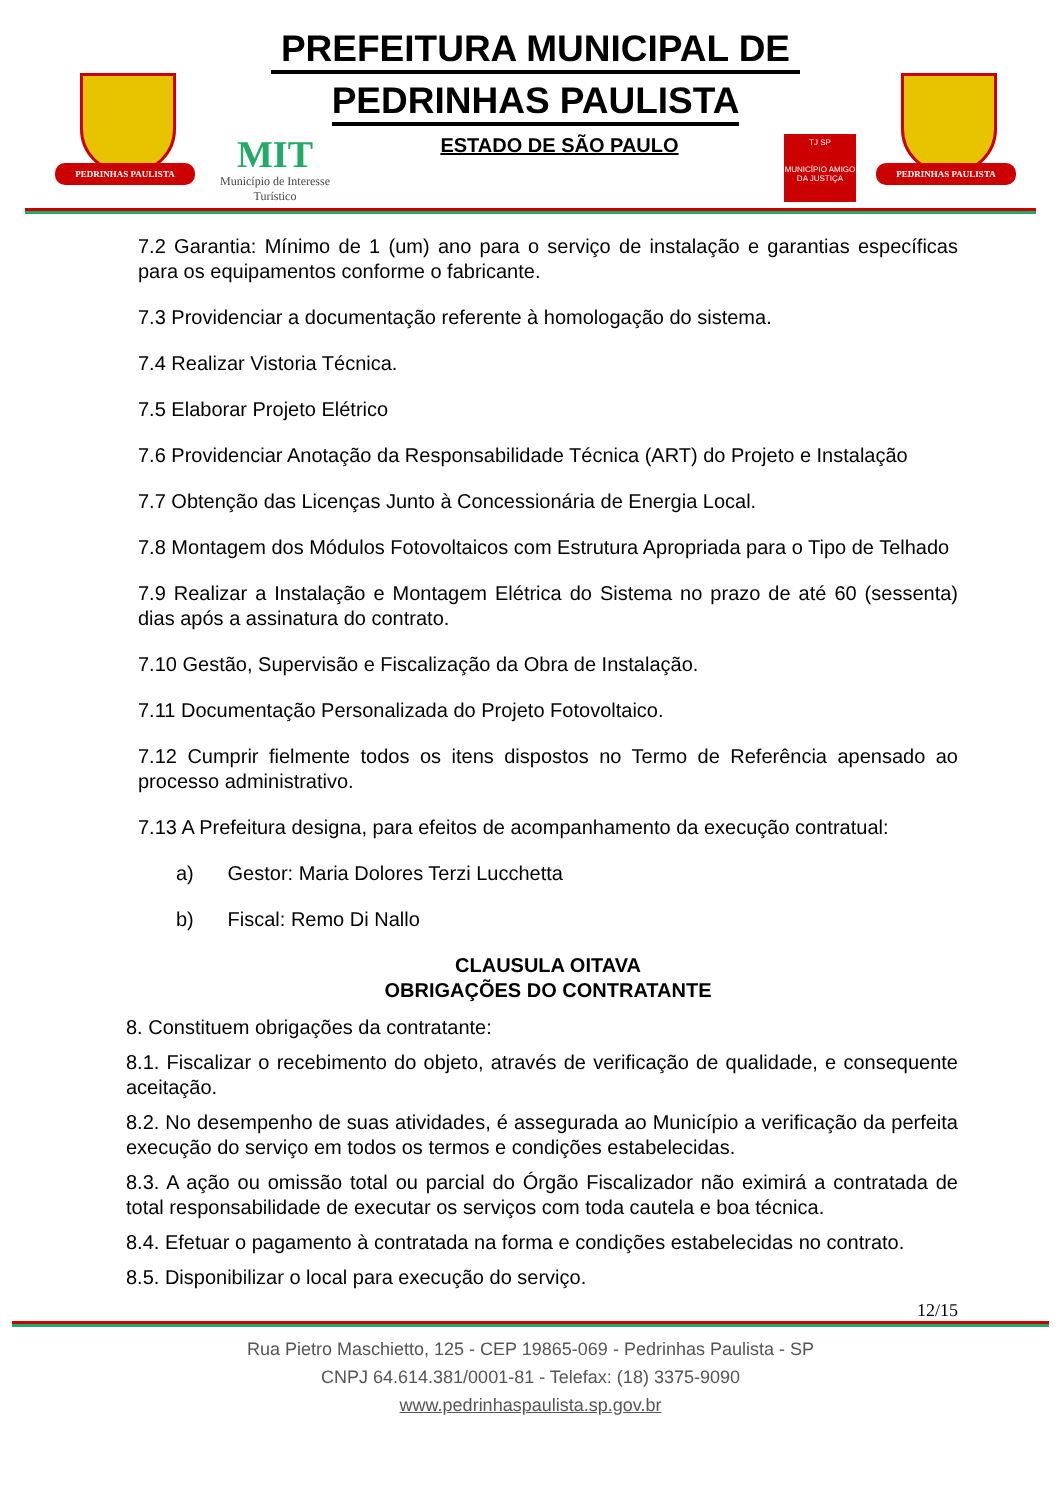PEDRINHAS PAULISTA
PREFEITURA MUNICIPAL DE
PEDRINHAS PAULISTA
MIT
Município de Interesse Turístico
ESTADO DE SÃO PAULO
TJ SP
MUNICÍPIO AMIGO DA JUSTIÇA
PEDRINHAS PAULISTA
7.2 Garantia: Mínimo de 1 (um) ano para o serviço de instalação e garantias específicas para os equipamentos conforme o fabricante.
7.3 Providenciar a documentação referente à homologação do sistema.
7.4 Realizar Vistoria Técnica.
7.5 Elaborar Projeto Elétrico
7.6 Providenciar Anotação da Responsabilidade Técnica (ART) do Projeto e Instalação
7.7 Obtenção das Licenças Junto à Concessionária de Energia Local.
7.8 Montagem dos Módulos Fotovoltaicos com Estrutura Apropriada para o Tipo de Telhado
7.9 Realizar a Instalação e Montagem Elétrica do Sistema no prazo de até 60 (sessenta) dias após a assinatura do contrato.
7.10 Gestão, Supervisão e Fiscalização da Obra de Instalação.
7.11 Documentação Personalizada do Projeto Fotovoltaico.
7.12 Cumprir fielmente todos os itens dispostos no Termo de Referência apensado ao processo administrativo.
7.13 A Prefeitura designa, para efeitos de acompanhamento da execução contratual:
a) Gestor: Maria Dolores Terzi Lucchetta
b) Fiscal: Remo Di Nallo
CLAUSULA OITAVA
OBRIGAÇÕES DO CONTRATANTE
8. Constituem obrigações da contratante:
8.1. Fiscalizar o recebimento do objeto, através de verificação de qualidade, e consequente aceitação.
8.2. No desempenho de suas atividades, é assegurada ao Município a verificação da perfeita execução do serviço em todos os termos e condições estabelecidas.
8.3. A ação ou omissão total ou parcial do Órgão Fiscalizador não eximirá a contratada de total responsabilidade de executar os serviços com toda cautela e boa técnica.
8.4. Efetuar o pagamento à contratada na forma e condições estabelecidas no contrato.
8.5. Disponibilizar o local para execução do serviço.
12/15
Rua Pietro Maschietto, 125 - CEP 19865-069 - Pedrinhas Paulista - SP
CNPJ 64.614.381/0001-81 - Telefax: (18) 3375-9090
www.pedrinhaspaulista.sp.gov.br